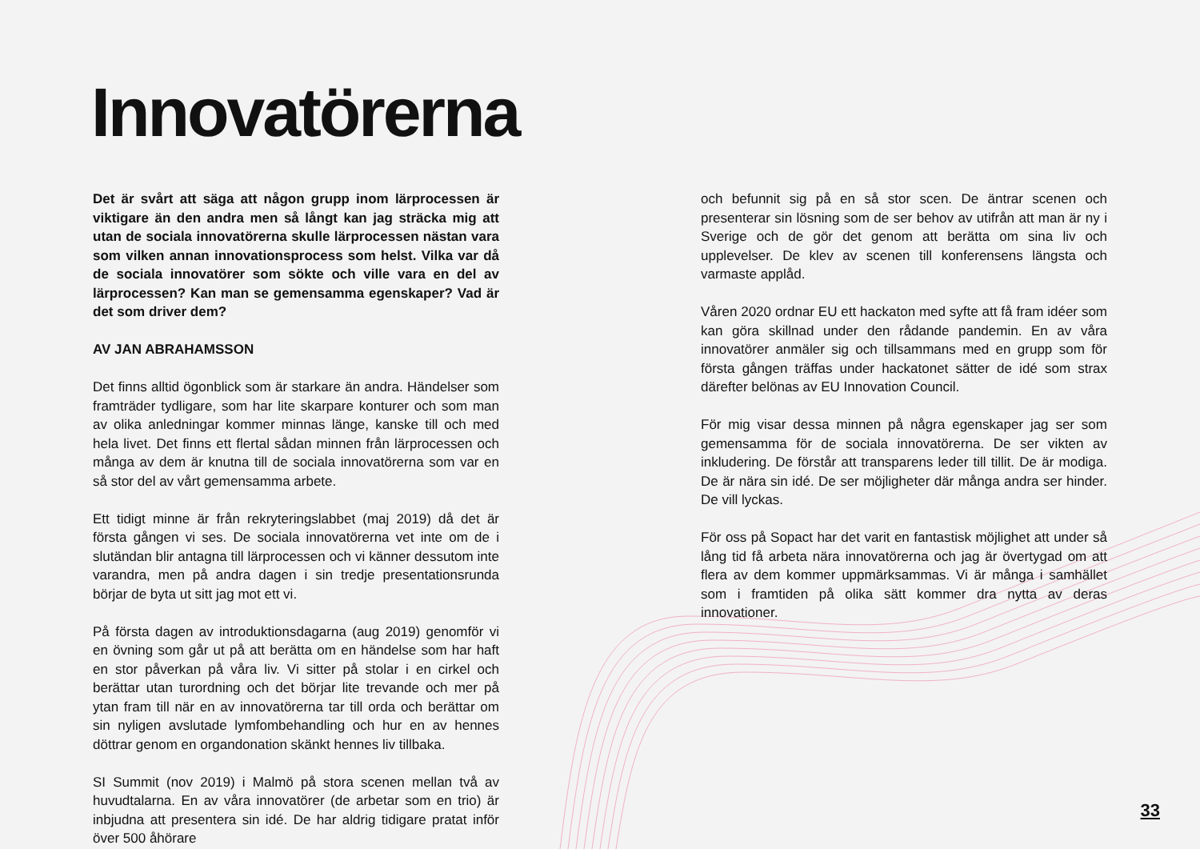Innovatörerna
Det är svårt att säga att någon grupp inom lärprocessen är viktigare än den andra men så långt kan jag sträcka mig att utan de sociala innovatörerna skulle lärprocessen nästan vara som vilken annan innovationsprocess som helst. Vilka var då de sociala innovatörer som sökte och ville vara en del av lärprocessen? Kan man se gemensamma egenskaper? Vad är det som driver dem?
AV JAN ABRAHAMSSON
Det finns alltid ögonblick som är starkare än andra. Händelser som framträder tydligare, som har lite skarpare konturer och som man av olika anledningar kommer minnas länge, kanske till och med hela livet. Det finns ett flertal sådan minnen från lärprocessen och många av dem är knutna till de sociala innovatörerna som var en så stor del av vårt gemensamma arbete.
Ett tidigt minne är från rekryteringslabbet (maj 2019) då det är första gången vi ses. De sociala innovatörerna vet inte om de i slutändan blir antagna till lärprocessen och vi känner dessutom inte varandra, men på andra dagen i sin tredje presentationsrunda börjar de byta ut sitt jag mot ett vi.
På första dagen av introduktionsdagarna (aug 2019) genomför vi en övning som går ut på att berätta om en händelse som har haft en stor påverkan på våra liv. Vi sitter på stolar i en cirkel och berättar utan turordning och det börjar lite trevande och mer på ytan fram till när en av innovatörerna tar till orda och berättar om sin nyligen avslutade lymfombehandling och hur en av hennes döttrar genom en organdonation skänkt hennes liv tillbaka.
SI Summit (nov 2019) i Malmö på stora scenen mellan två av huvudtalarna. En av våra innovatörer (de arbetar som en trio) är inbjudna att presentera sin idé. De har aldrig tidigare pratat inför över 500 åhörare
och befunnit sig på en så stor scen. De äntrar scenen och presenterar sin lösning som de ser behov av utifrån att man är ny i Sverige och de gör det genom att berätta om sina liv och upplevelser. De klev av scenen till konferensens längsta och varmaste applåd.
Våren 2020 ordnar EU ett hackaton med syfte att få fram idéer som kan göra skillnad under den rådande pandemin. En av våra innovatörer anmäler sig och tillsammans med en grupp som för första gången träffas under hackatonet sätter de idé som strax därefter belönas av EU Innovation Council.
För mig visar dessa minnen på några egenskaper jag ser som gemensamma för de sociala innovatörerna. De ser vikten av inkludering. De förstår att transparens leder till tillit. De är modiga. De är nära sin idé. De ser möjligheter där många andra ser hinder. De vill lyckas.
För oss på Sopact har det varit en fantastisk möjlighet att under så lång tid få arbeta nära innovatörerna och jag är övertygad om att flera av dem kommer uppmärksammas. Vi är många i samhället som i framtiden på olika sätt kommer dra nytta av deras innovationer.
33